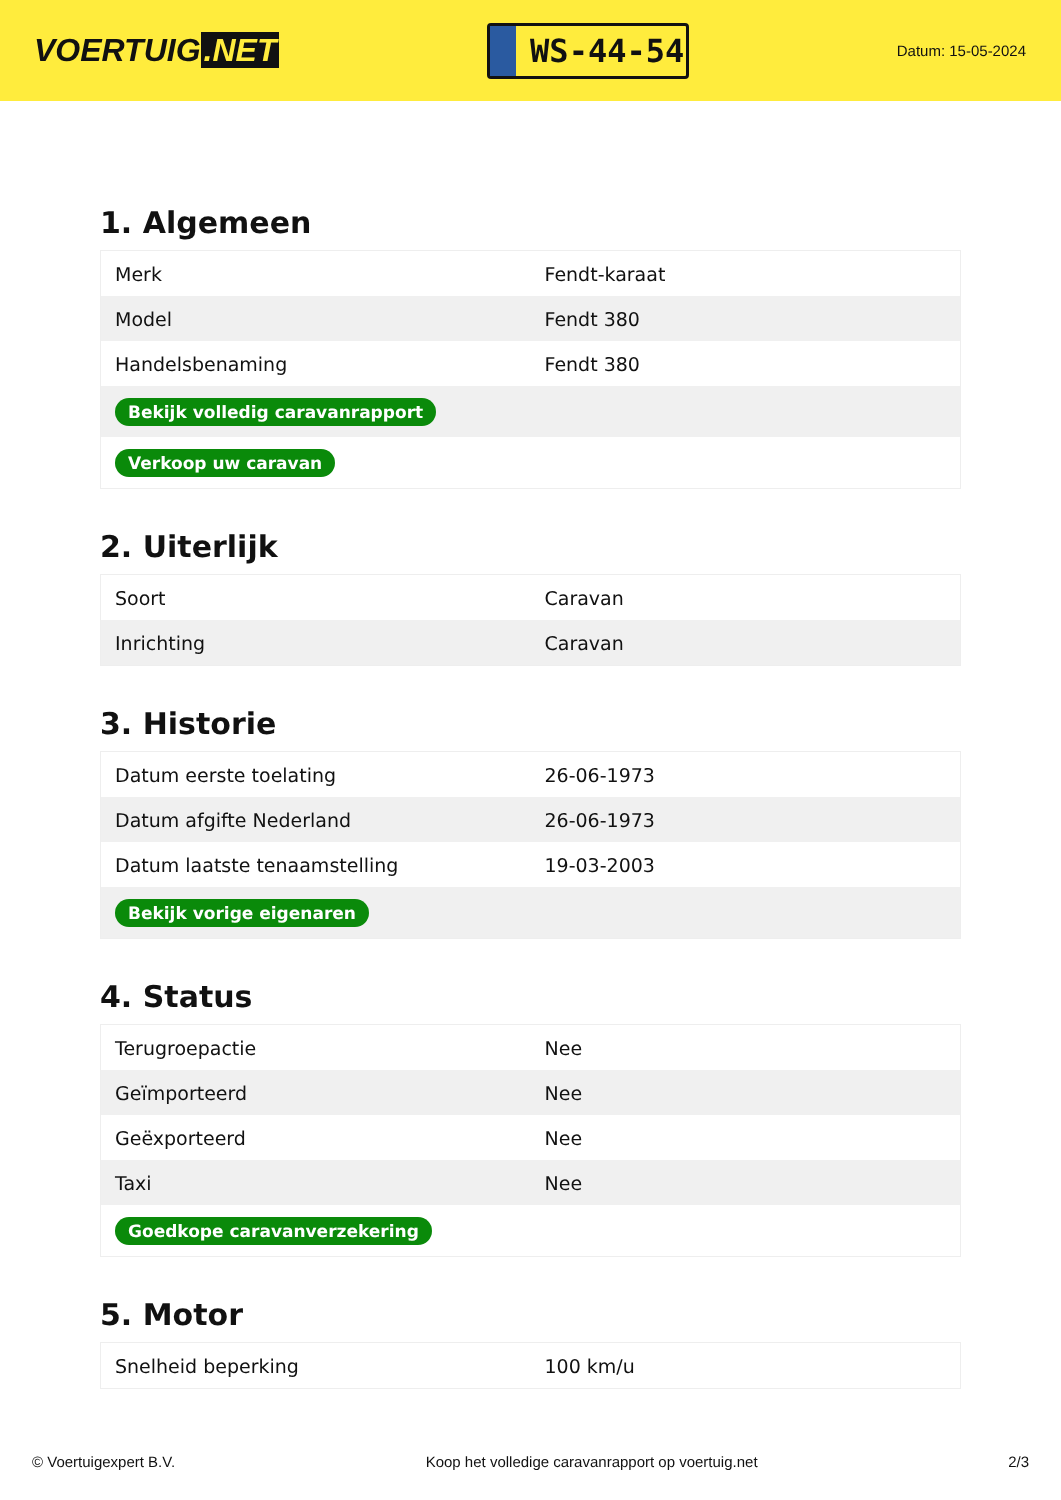VOERTUIG.NET
WS-44-54
Datum: 15-05-2024
1. Algemeen
| Merk | Fendt-karaat |
| Model | Fendt 380 |
| Handelsbenaming | Fendt 380 |
| Bekijk volledig caravanrapport | |
| Verkoop uw caravan | |
2. Uiterlijk
| Soort | Caravan |
| Inrichting | Caravan |
3. Historie
| Datum eerste toelating | 26-06-1973 |
| Datum afgifte Nederland | 26-06-1973 |
| Datum laatste tenaamstelling | 19-03-2003 |
| Bekijk vorige eigenaren | |
4. Status
| Terugroepactie | Nee |
| Geïmporteerd | Nee |
| Geëxporteerd | Nee |
| Taxi | Nee |
| Goedkope caravanverzekering | |
5. Motor
| Snelheid beperking | 100 km/u |
© Voertuigexpert B.V. Koop het volledige caravanrapport op voertuig.net 2/3